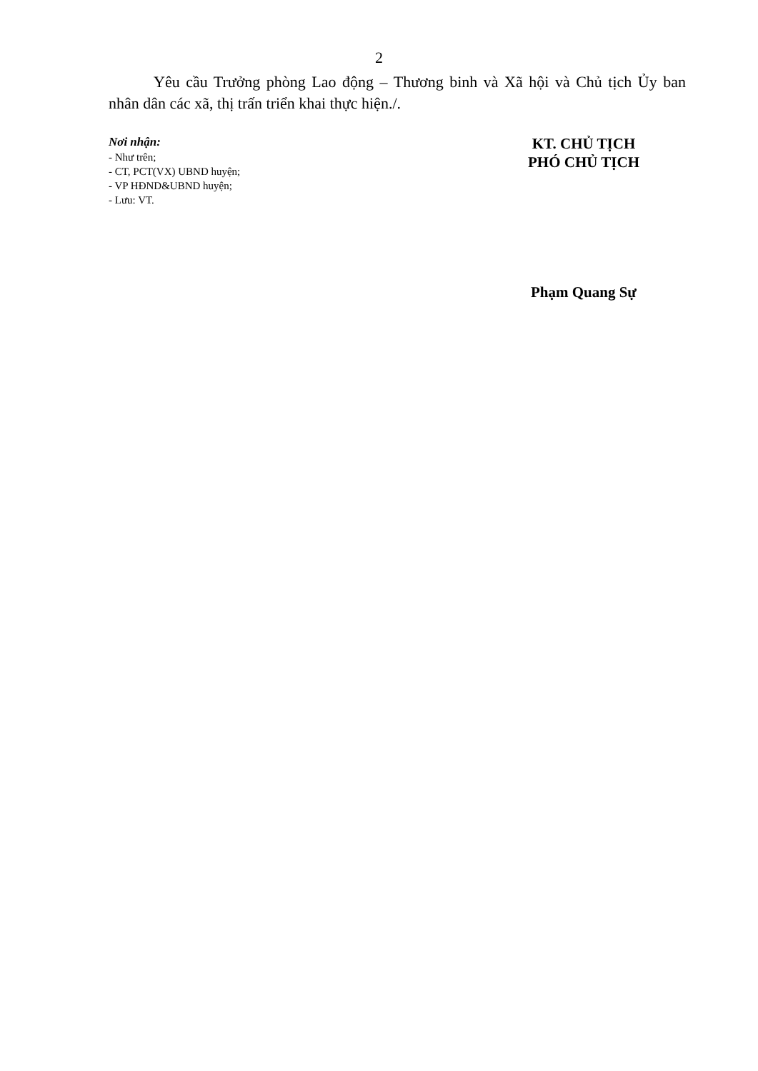2
Yêu cầu Trưởng phòng Lao động – Thương binh và Xã hội và Chủ tịch Ủy ban nhân dân các xã, thị trấn triển khai thực hiện./.
Nơi nhận:
- Như trên;
- CT, PCT(VX) UBND huyện;
- VP HĐND&UBND huyện;
- Lưu: VT.
KT. CHỦ TỊCH
PHÓ CHỦ TỊCH
Phạm Quang Sự